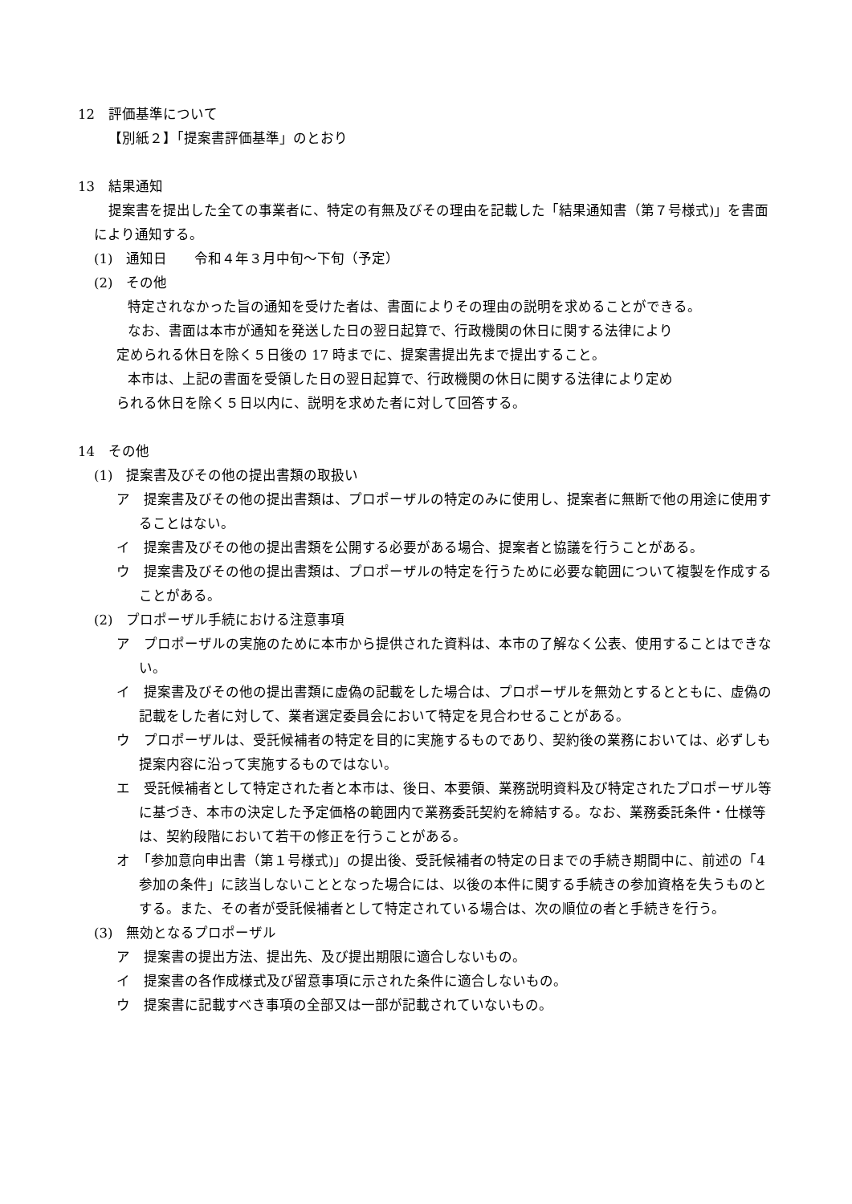12　評価基準について
【別紙２】「提案書評価基準」のとおり
13　結果通知
提案書を提出した全ての事業者に、特定の有無及びその理由を記載した「結果通知書（第７号様式)」を書面により通知する。
(1)　通知日　　令和４年３月中旬～下旬（予定）
(2)　その他
特定されなかった旨の通知を受けた者は、書面によりその理由の説明を求めることができる。
なお、書面は本市が通知を発送した日の翌日起算で、行政機関の休日に関する法律により
定められる休日を除く５日後の 17 時までに、提案書提出先まで提出すること。
本市は、上記の書面を受領した日の翌日起算で、行政機関の休日に関する法律により定め
られる休日を除く５日以内に、説明を求めた者に対して回答する。
14　その他
(1)　提案書及びその他の提出書類の取扱い
ア　提案書及びその他の提出書類は、プロポーザルの特定のみに使用し、提案者に無断で他の用途に使用することはない。
イ　提案書及びその他の提出書類を公開する必要がある場合、提案者と協議を行うことがある。
ウ　提案書及びその他の提出書類は、プロポーザルの特定を行うために必要な範囲について複製を作成することがある。
(2)　プロポーザル手続における注意事項
ア　プロポーザルの実施のために本市から提供された資料は、本市の了解なく公表、使用することはできない。
イ　提案書及びその他の提出書類に虚偽の記載をした場合は、プロポーザルを無効とするとともに、虚偽の記載をした者に対して、業者選定委員会において特定を見合わせることがある。
ウ　プロポーザルは、受託候補者の特定を目的に実施するものであり、契約後の業務においては、必ずしも提案内容に沿って実施するものではない。
エ　受託候補者として特定された者と本市は、後日、本要領、業務説明資料及び特定されたプロポーザル等に基づき、本市の決定した予定価格の範囲内で業務委託契約を締結する。なお、業務委託条件・仕様等は、契約段階において若干の修正を行うことがある。
オ　「参加意向申出書（第１号様式)」の提出後、受託候補者の特定の日までの手続き期間中に、前述の「4　参加の条件」に該当しないこととなった場合には、以後の本件に関する手続きの参加資格を失うものとする。また、その者が受託候補者として特定されている場合は、次の順位の者と手続きを行う。
(3)　無効となるプロポーザル
ア　提案書の提出方法、提出先、及び提出期限に適合しないもの。
イ　提案書の各作成様式及び留意事項に示された条件に適合しないもの。
ウ　提案書に記載すべき事項の全部又は一部が記載されていないもの。